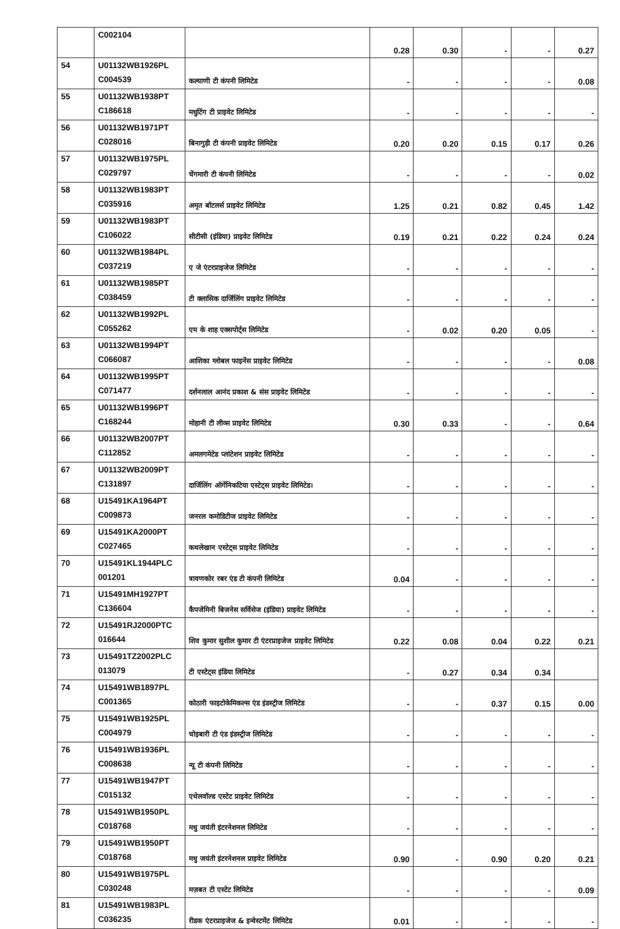| | C002104 | | 0.28 | 0.30 | - | - | 0.27 |
| 54 | U01132WB1926PL C004539 | कल्याणी टी कंपनी लिमिटेड | - | - | - | - | 0.08 |
| 55 | U01132WB1938PT C186618 | मधुटिंग टी प्राइवेट लिमिटेड | - | - | - | - | - |
| 56 | U01132WB1971PT C028016 | बिनागुड़ी टी कंपनी प्राइवेट लिमिटेड | 0.20 | 0.20 | 0.15 | 0.17 | 0.26 |
| 57 | U01132WB1975PL C029797 | चेंगमारी टी कंपनी लिमिटेड | - | - | - | - | 0.02 |
| 58 | U01132WB1983PT C035916 | अमृत बॉटलर्स प्राइवेट लिमिटेड | 1.25 | 0.21 | 0.82 | 0.45 | 1.42 |
| 59 | U01132WB1983PT C106022 | सीटीसी (इंडिया) प्राइवेट लिमिटेड | 0.19 | 0.21 | 0.22 | 0.24 | 0.24 |
| 60 | U01132WB1984PL C037219 | ए जे एंटरप्राइजेज लिमिटेड | - | - | - | - | - |
| 61 | U01132WB1985PT C038459 | टी क्लासिक दार्जिलिंग प्राइवेट लिमिटेड | - | - | - | - | - |
| 62 | U01132WB1992PL C055262 | एम के शाह एक्सपोर्ट्स लिमिटेड | - | 0.02 | 0.20 | 0.05 | - |
| 63 | U01132WB1994PT C066087 | आशिका ग्लोबल फाइनेंस प्राइवेट लिमिटेड | - | - | - | - | 0.08 |
| 64 | U01132WB1995PT C071477 | दर्शनलाल आनंद प्रकाश & संस प्राइवेट लिमिटेड | - | - | - | - | - |
| 65 | U01132WB1996PT C168244 | मोहानी टी लीव्स प्राइवेट लिमिटेड | 0.30 | 0.33 | - | - | 0.64 |
| 66 | U01132WB2007PT C112852 | अमलगमेटेड प्लांटेशन प्राइवेट लिमिटेड | - | - | - | - | - |
| 67 | U01132WB2009PT C131897 | दार्जिलिंग ऑर्गेनिकटिया एस्टेट्स प्राइवेट लिमिटेड। | - | - | - | - | - |
| 68 | U15491KA1964PT C009873 | जनरल कमोडिटीज प्राइवेट लिमिटेड | - | - | - | - | - |
| 69 | U15491KA2000PT C027465 | कथलेखान एस्टेट्स प्राइवेट लिमिटेड | - | - | - | - | - |
| 70 | U15491KL1944PLC 001201 | त्रावणकोर रबर एंड टी कंपनी लिमिटेड | 0.04 | - | - | - | - |
| 71 | U15491MH1927PT C136604 | कैपजेमिनी बिजनेस सर्विसेज (इंडिया) प्राइवेट लिमिटेड | - | - | - | - | - |
| 72 | U15491RJ2000PTC 016644 | शिव कुमार सुशील कुमार टी एंटरप्राइजेज प्राइवेट लिमिटेड | 0.22 | 0.08 | 0.04 | 0.22 | 0.21 |
| 73 | U15491TZ2002PLC 013079 | टी एस्टेट्स इंडिया लिमिटेड | - | 0.27 | 0.34 | 0.34 | |
| 74 | U15491WB1897PL C001365 | कोठारी फाइटोकेमिकल्स एंड इंडस्ट्रीज लिमिटेड | - | - | 0.37 | 0.15 | 0.00 |
| 75 | U15491WB1925PL C004979 | चोइबारी टी एंड इंडस्ट्रीज लिमिटेड | - | - | - | - | - |
| 76 | U15491WB1936PL C008638 | न्यू टी कंपनी लिमिटेड | - | - | - | - | - |
| 77 | U15491WB1947PT C015132 | एथेलवॉल्ड एस्टेट प्राइवेट लिमिटेड | - | - | - | - | - |
| 78 | U15491WB1950PL C018768 | मधु जयंती इंटरनेशनल लिमिटेड | - | - | - | - | - |
| 79 | U15491WB1950PT C018768 | मधु जयंती इंटरनेशनल प्राइवेट लिमिटेड | 0.90 | - | 0.90 | 0.20 | 0.21 |
| 80 | U15491WB1975PL C030248 | मज़बत टी एस्टेट लिमिटेड | - | - | - | - | 0.09 |
| 81 | U15491WB1983PL C036235 | रीडक एंटरप्राइजेज & इन्वेस्टमेंट लिमिटेड | 0.01 | - | - | - | - |